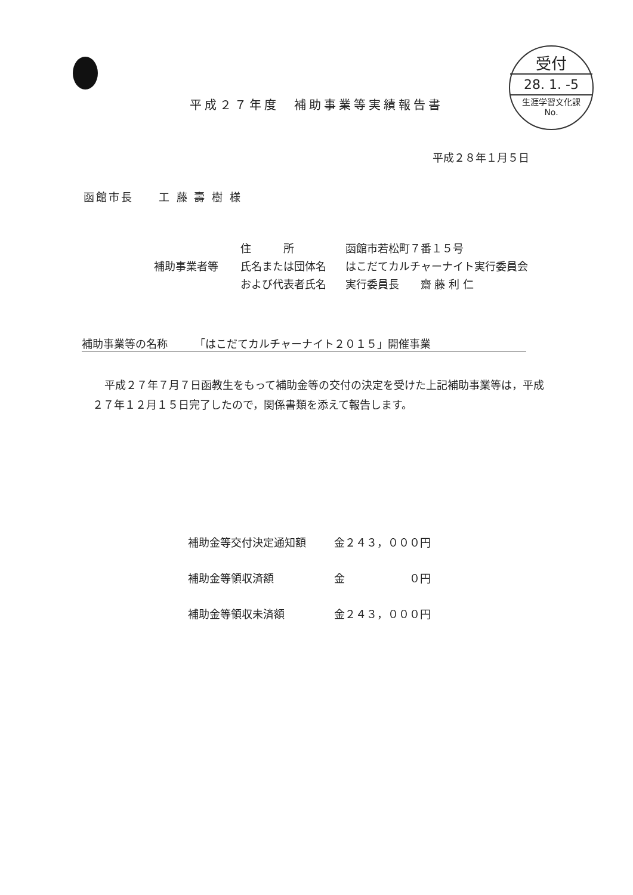受付
28. 1. -5
生涯学習文化課
No.
平成２７年度　補助事業等実績報告書
平成２８年１月５日
函館市長　　工 藤 壽 樹 様
住　　　所 函館市若松町７番１５号
補助事業者等 氏名または団体名 はこだてカルチャーナイト実行委員会
および代表者氏名 実行委員長　　齋 藤 利 仁
補助事業等の名称　　　「はこだてカルチャーナイト２０１５」開催事業
平成２７年７月７日函教生をもって補助金等の交付の決定を受けた上記補助事業等は，平成２７年１２月１５日完了したので，関係書類を添えて報告します。
補助金等交付決定通知額 金２４３，０００円
補助金等領収済額 金　　　　　　０円
補助金等領収未済額 金２４３，０００円